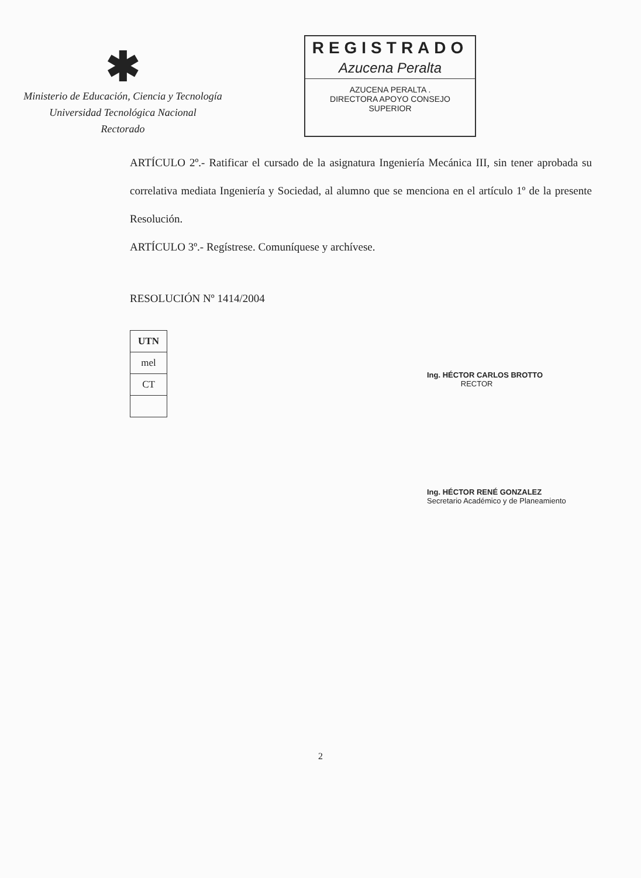✱
Ministerio de Educación, Ciencia y Tecnología
Universidad Tecnológica Nacional
Rectorado
REGISTRADO
Azucena Peralta
AZUCENA PERALTA .
DIRECTORA APOYO CONSEJO SUPERIOR
ARTÍCULO 2º.- Ratificar el cursado de la asignatura Ingeniería Mecánica III, sin tener aprobada su correlativa mediata Ingeniería y Sociedad, al alumno que se menciona en el artículo 1º de la presente Resolución.
ARTÍCULO 3º.- Regístrese. Comuníquese y archívese.
RESOLUCIÓN Nº 1414/2004
| UTN |
| --- |
| mel |
| CT |
Ing. HÉCTOR CARLOS BROTTO
RECTOR
Ing. HÉCTOR RENÉ GONZALEZ
Secretario Académico y de Planeamiento
2